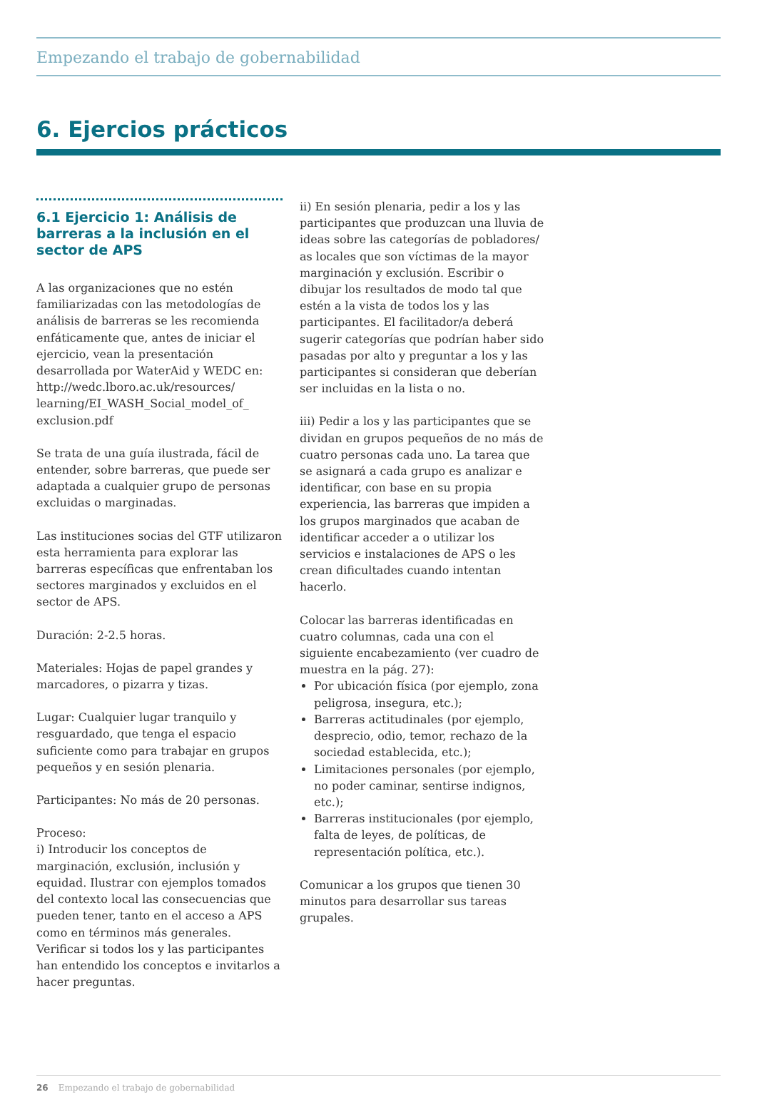Empezando el trabajo de gobernabilidad
6. Ejercios prácticos
6.1 Ejercicio 1: Análisis de barreras a la inclusión en el sector de APS
A las organizaciones que no estén familiarizadas con las metodologías de análisis de barreras se les recomienda enfáticamente que, antes de iniciar el ejercicio, vean la presentación desarrollada por WaterAid y WEDC en: http://wedc.lboro.ac.uk/resources/ learning/EI_WASH_Social_model_of_ exclusion.pdf
Se trata de una guía ilustrada, fácil de entender, sobre barreras, que puede ser adaptada a cualquier grupo de personas excluidas o marginadas.
Las instituciones socias del GTF utilizaron esta herramienta para explorar las barreras específicas que enfrentaban los sectores marginados y excluidos en el sector de APS.
Duración: 2-2.5 horas.
Materiales: Hojas de papel grandes y marcadores, o pizarra y tizas.
Lugar: Cualquier lugar tranquilo y resguardado, que tenga el espacio suficiente como para trabajar en grupos pequeños y en sesión plenaria.
Participantes: No más de 20 personas.
Proceso:
i) Introducir los conceptos de marginación, exclusión, inclusión y equidad. Ilustrar con ejemplos tomados del contexto local las consecuencias que pueden tener, tanto en el acceso a APS como en términos más generales. Verificar si todos los y las participantes han entendido los conceptos e invitarlos a hacer preguntas.
ii) En sesión plenaria, pedir a los y las participantes que produzcan una lluvia de ideas sobre las categorías de pobladores/ as locales que son víctimas de la mayor marginación y exclusión. Escribir o dibujar los resultados de modo tal que estén a la vista de todos los y las participantes. El facilitador/a deberá sugerir categorías que podrían haber sido pasadas por alto y preguntar a los y las participantes si consideran que deberían ser incluidas en la lista o no.
iii) Pedir a los y las participantes que se dividan en grupos pequeños de no más de cuatro personas cada uno. La tarea que se asignará a cada grupo es analizar e identificar, con base en su propia experiencia, las barreras que impiden a los grupos marginados que acaban de identificar acceder a o utilizar los servicios e instalaciones de APS o les crean dificultades cuando intentan hacerlo.
Colocar las barreras identificadas en cuatro columnas, cada una con el siguiente encabezamiento (ver cuadro de muestra en la pág. 27):
Por ubicación física (por ejemplo, zona peligrosa, insegura, etc.);
Barreras actitudinales (por ejemplo, desprecio, odio, temor, rechazo de la sociedad establecida, etc.);
Limitaciones personales (por ejemplo, no poder caminar, sentirse indignos, etc.);
Barreras institucionales (por ejemplo, falta de leyes, de políticas, de representación política, etc.).
Comunicar a los grupos que tienen 30 minutos para desarrollar sus tareas grupales.
26 Empezando el trabajo de gobernabilidad